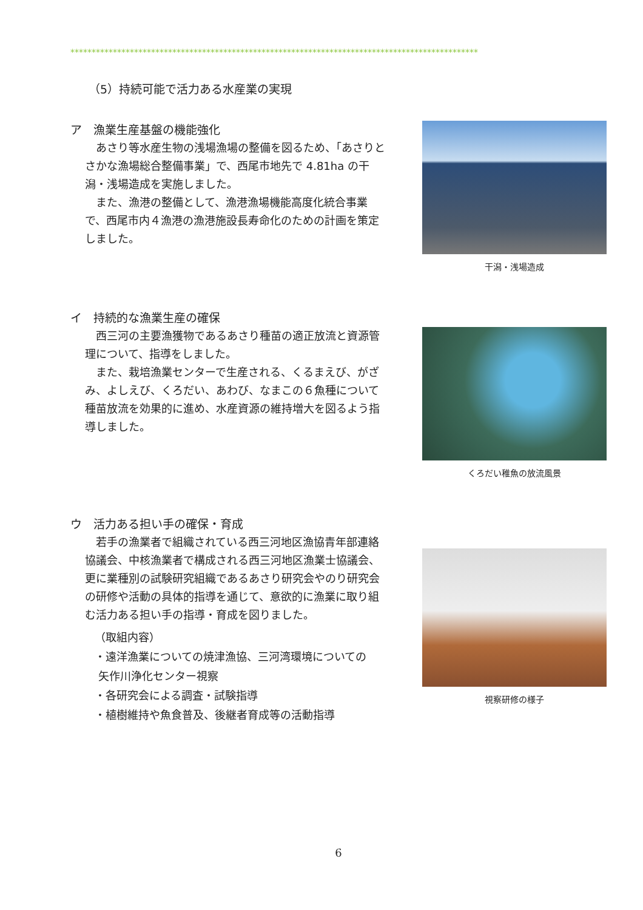************************************************************************************************
（5）持続可能で活力ある水産業の実現
ア　漁業生産基盤の機能強化
あさり等水産生物の浅場漁場の整備を図るため、「あさりとさかな漁場総合整備事業」で、西尾市地先で 4.81ha の干潟・浅場造成を実施しました。
また、漁港の整備として、漁港漁場機能高度化統合事業で、西尾市内４漁港の漁港施設長寿命化のための計画を策定しました。
干潟・浅場造成
イ　持続的な漁業生産の確保
西三河の主要漁獲物であるあさり種苗の適正放流と資源管理について、指導をしました。
また、栽培漁業センターで生産される、くるまえび、がざみ、よしえび、くろだい、あわび、なまこの６魚種について種苗放流を効果的に進め、水産資源の維持増大を図るよう指導しました。
くろだい稚魚の放流風景
ウ　活力ある担い手の確保・育成
若手の漁業者で組織されている西三河地区漁協青年部連絡協議会、中核漁業者で構成される西三河地区漁業士協議会、更に業種別の試験研究組織であるあさり研究会やのり研究会の研修や活動の具体的指導を通じて、意欲的に漁業に取り組む活力ある担い手の指導・育成を図りました。
（取組内容）
・遠洋漁業についての焼津漁協、三河湾環境についての
矢作川浄化センター視察
・各研究会による調査・試験指導
・植樹維持や魚食普及、後継者育成等の活動指導
視察研修の様子
6